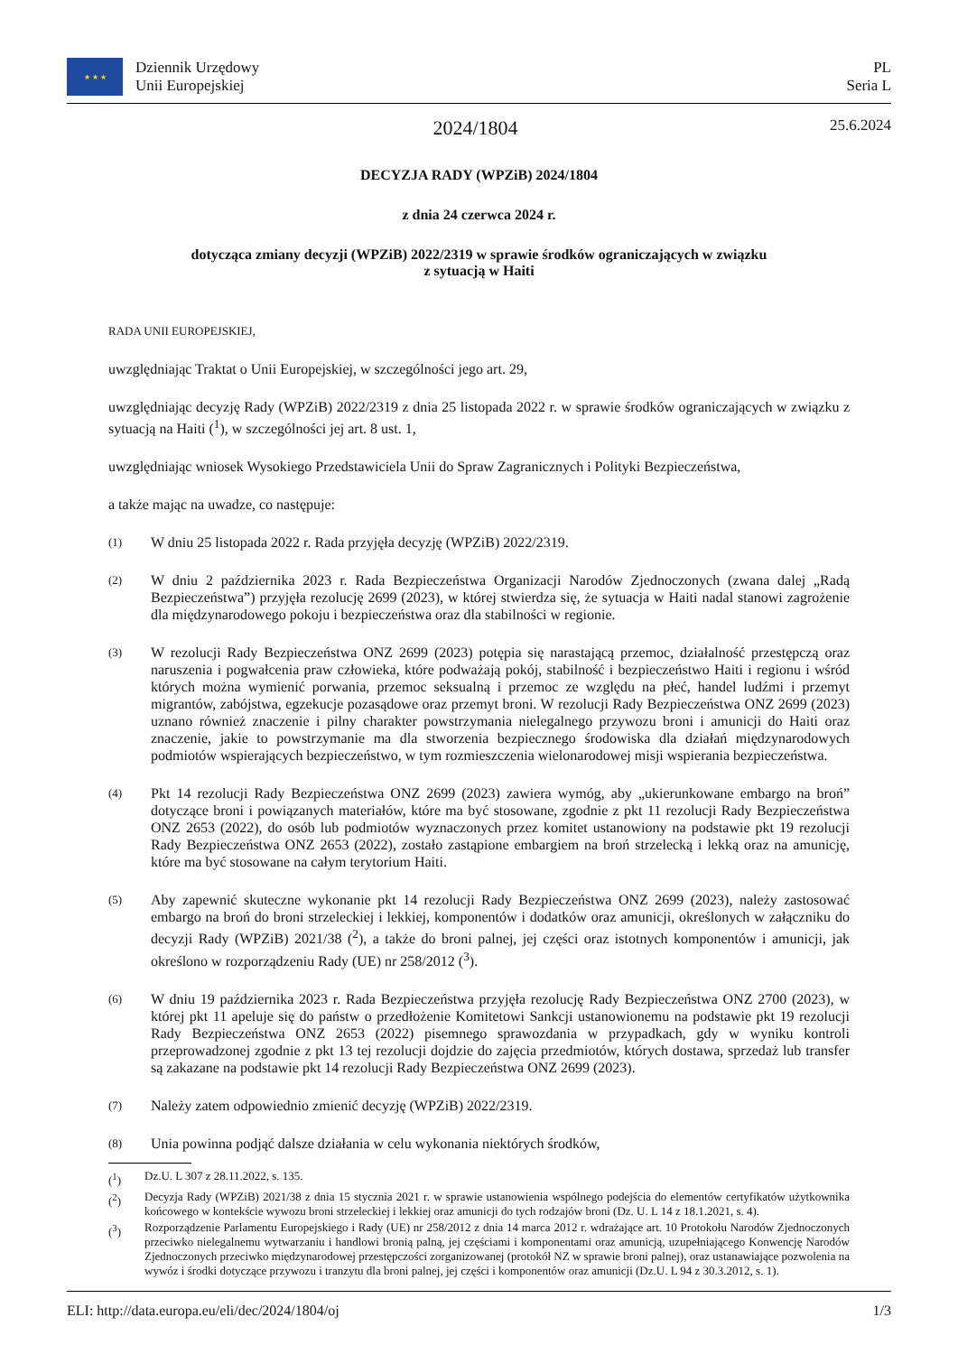★ ★ ★
Dziennik Urzędowy
Unii Europejskiej
PL
Seria L
2024/1804
25.6.2024
DECYZJA RADY (WPZiB) 2024/1804
z dnia 24 czerwca 2024 r.
dotycząca zmiany decyzji (WPZiB) 2022/2319 w sprawie środków ograniczających w związku
z sytuacją w Haiti
RADA UNII EUROPEJSKIEJ,
uwzględniając Traktat o Unii Europejskiej, w szczególności jego art. 29,
uwzględniając decyzję Rady (WPZiB) 2022/2319 z dnia 25 listopada 2022 r. w sprawie środków ograniczających w związku z sytuacją na Haiti (<sup>1</sup>), w szczególności jej art. 8 ust. 1,
uwzględniając wniosek Wysokiego Przedstawiciela Unii do Spraw Zagranicznych i Polityki Bezpieczeństwa,
a także mając na uwadze, co następuje:
(1)
W dniu 25 listopada 2022 r. Rada przyjęła decyzję (WPZiB) 2022/2319.
(2)
W dniu 2 października 2023 r. Rada Bezpieczeństwa Organizacji Narodów Zjednoczonych (zwana dalej „Radą Bezpieczeństwa”) przyjęła rezolucję 2699 (2023), w której stwierdza się, że sytuacja w Haiti nadal stanowi zagrożenie dla międzynarodowego pokoju i bezpieczeństwa oraz dla stabilności w regionie.
(3)
W rezolucji Rady Bezpieczeństwa ONZ 2699 (2023) potępia się narastającą przemoc, działalność przestępczą oraz naruszenia i pogwałcenia praw człowieka, które podważają pokój, stabilność i bezpieczeństwo Haiti i regionu i wśród których można wymienić porwania, przemoc seksualną i przemoc ze względu na płeć, handel ludźmi i przemyt migrantów, zabójstwa, egzekucje pozasądowe oraz przemyt broni. W rezolucji Rady Bezpieczeństwa ONZ 2699 (2023) uznano również znaczenie i pilny charakter powstrzymania nielegalnego przywozu broni i amunicji do Haiti oraz znaczenie, jakie to powstrzymanie ma dla stworzenia bezpiecznego środowiska dla działań międzynarodowych podmiotów wspierających bezpieczeństwo, w tym rozmieszczenia wielonarodowej misji wspierania bezpieczeństwa.
(4)
Pkt 14 rezolucji Rady Bezpieczeństwa ONZ 2699 (2023) zawiera wymóg, aby „ukierunkowane embargo na broń” dotyczące broni i powiązanych materiałów, które ma być stosowane, zgodnie z pkt 11 rezolucji Rady Bezpieczeństwa ONZ 2653 (2022), do osób lub podmiotów wyznaczonych przez komitet ustanowiony na podstawie pkt 19 rezolucji Rady Bezpieczeństwa ONZ 2653 (2022), zostało zastąpione embargiem na broń strzelecką i lekką oraz na amunicję, które ma być stosowane na całym terytorium Haiti.
(5)
Aby zapewnić skuteczne wykonanie pkt 14 rezolucji Rady Bezpieczeństwa ONZ 2699 (2023), należy zastosować embargo na broń do broni strzeleckiej i lekkiej, komponentów i dodatków oraz amunicji, określonych w załączniku do decyzji Rady (WPZiB) 2021/38 (<sup>2</sup>), a także do broni palnej, jej części oraz istotnych komponentów i amunicji, jak określono w rozporządzeniu Rady (UE) nr 258/2012 (<sup>3</sup>).
(6)
W dniu 19 października 2023 r. Rada Bezpieczeństwa przyjęła rezolucję Rady Bezpieczeństwa ONZ 2700 (2023), w której pkt 11 apeluje się do państw o przedłożenie Komitetowi Sankcji ustanowionemu na podstawie pkt 19 rezolucji Rady Bezpieczeństwa ONZ 2653 (2022) pisemnego sprawozdania w przypadkach, gdy w wyniku kontroli przeprowadzonej zgodnie z pkt 13 tej rezolucji dojdzie do zajęcia przedmiotów, których dostawa, sprzedaż lub transfer są zakazane na podstawie pkt 14 rezolucji Rady Bezpieczeństwa ONZ 2699 (2023).
(7)
Należy zatem odpowiednio zmienić decyzję (WPZiB) 2022/2319.
(8)
Unia powinna podjąć dalsze działania w celu wykonania niektórych środków,
(<sup>1</sup>) Dz.U. L 307 z 28.11.2022, s. 135.
(<sup>2</sup>) Decyzja Rady (WPZiB) 2021/38 z dnia 15 stycznia 2021 r. w sprawie ustanowienia wspólnego podejścia do elementów certyfikatów użytkownika końcowego w kontekście wywozu broni strzeleckiej i lekkiej oraz amunicji do tych rodzajów broni (Dz. U. L 14 z 18.1.2021, s. 4).
(<sup>3</sup>) Rozporządzenie Parlamentu Europejskiego i Rady (UE) nr 258/2012 z dnia 14 marca 2012 r. wdrażające art. 10 Protokołu Narodów Zjednoczonych przeciwko nielegalnemu wytwarzaniu i handlowi bronią palną, jej częściami i komponentami oraz amunicją, uzupełniającego Konwencję Narodów Zjednoczonych przeciwko międzynarodowej przestępczości zorganizowanej (protokół NZ w sprawie broni palnej), oraz ustanawiające pozwolenia na wywóz i środki dotyczące przywozu i tranzytu dla broni palnej, jej części i komponentów oraz amunicji (Dz.U. L 94 z 30.3.2012, s. 1).
ELI: http://data.europa.eu/eli/dec/2024/1804/oj 1/3